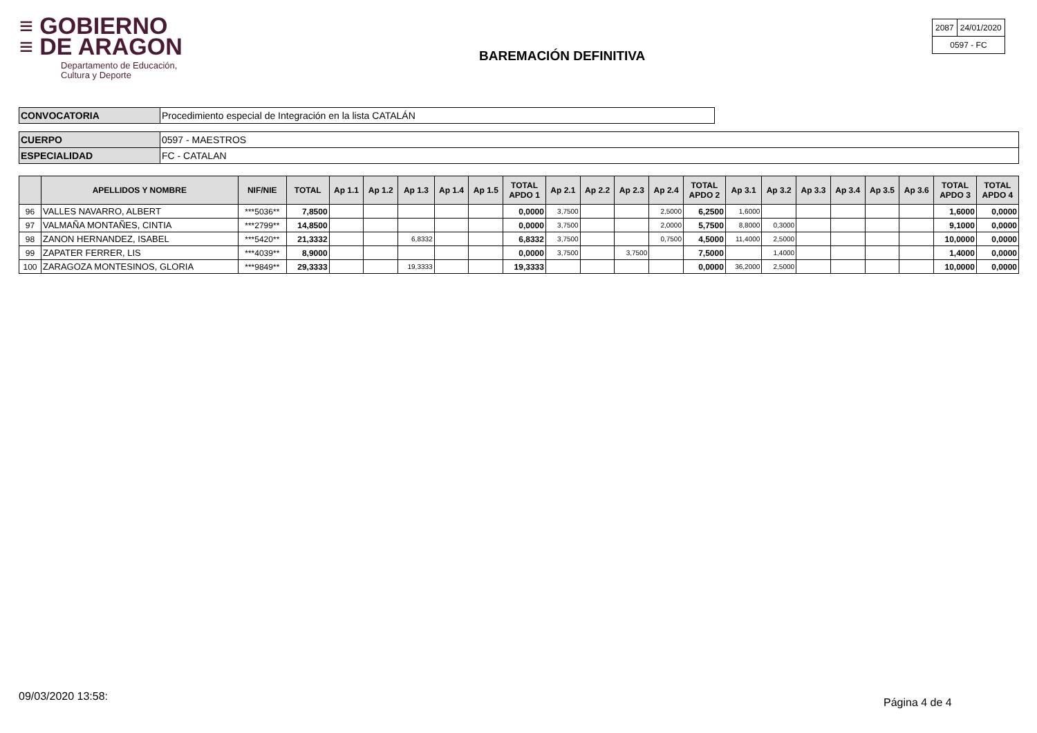≡ GOBIERNO
≡ DE ARAGON
Departamento de Educación,
Cultura y Deporte
BAREMACIÓN DEFINITIVA
| 2087 | 24/01/2020 |
| 0597 - FC | |
| CONVOCATORIA | Procedimiento especial de Integración en la lista CATALÁN |
| CUERPO | 0597 - MAESTROS |
| ESPECIALIDAD | FC - CATALAN |
| | APELLIDOS Y NOMBRE | NIF/NIE | TOTAL | Ap 1.1 | Ap 1.2 | Ap 1.3 | Ap 1.4 | Ap 1.5 | TOTAL APDO 1 | Ap 2.1 | Ap 2.2 | Ap 2.3 | Ap 2.4 | TOTAL APDO 2 | Ap 3.1 | Ap 3.2 | Ap 3.3 | Ap 3.4 | Ap 3.5 | Ap 3.6 | TOTAL APDO 3 | TOTAL APDO 4 |
| --- | --- | --- | --- | --- | --- | --- | --- | --- | --- | --- | --- | --- | --- | --- | --- | --- | --- | --- | --- | --- | --- | --- |
| 96 | VALLES NAVARRO, ALBERT | ***5036** | 7,8500 | | | | | | 0,0000 | 3,7500 | | | 2,5000 | 6,2500 | 1,6000 | | | | | | 1,6000 | 0,0000 |
| 97 | VALMAÑA MONTAÑES, CINTIA | ***2799** | 14,8500 | | | | | | 0,0000 | 3,7500 | | | 2,0000 | 5,7500 | 8,8000 | 0,3000 | | | | | 9,1000 | 0,0000 |
| 98 | ZANON HERNANDEZ, ISABEL | ***5420** | 21,3332 | | | 6,8332 | | | 6,8332 | 3,7500 | | | 0,7500 | 4,5000 | 11,4000 | 2,5000 | | | | | 10,0000 | 0,0000 |
| 99 | ZAPATER FERRER, LIS | ***4039** | 8,9000 | | | | | | 0,0000 | 3,7500 | | 3,7500 | | 7,5000 | | 1,4000 | | | | | 1,4000 | 0,0000 |
| 100 | ZARAGOZA MONTESINOS, GLORIA | ***9849** | 29,3333 | | | 19,3333 | | | 19,3333 | | | | | 0,0000 | 36,2000 | 2,5000 | | | | | 10,0000 | 0,0000 |
09/03/2020 13:58: Página 4 de 4